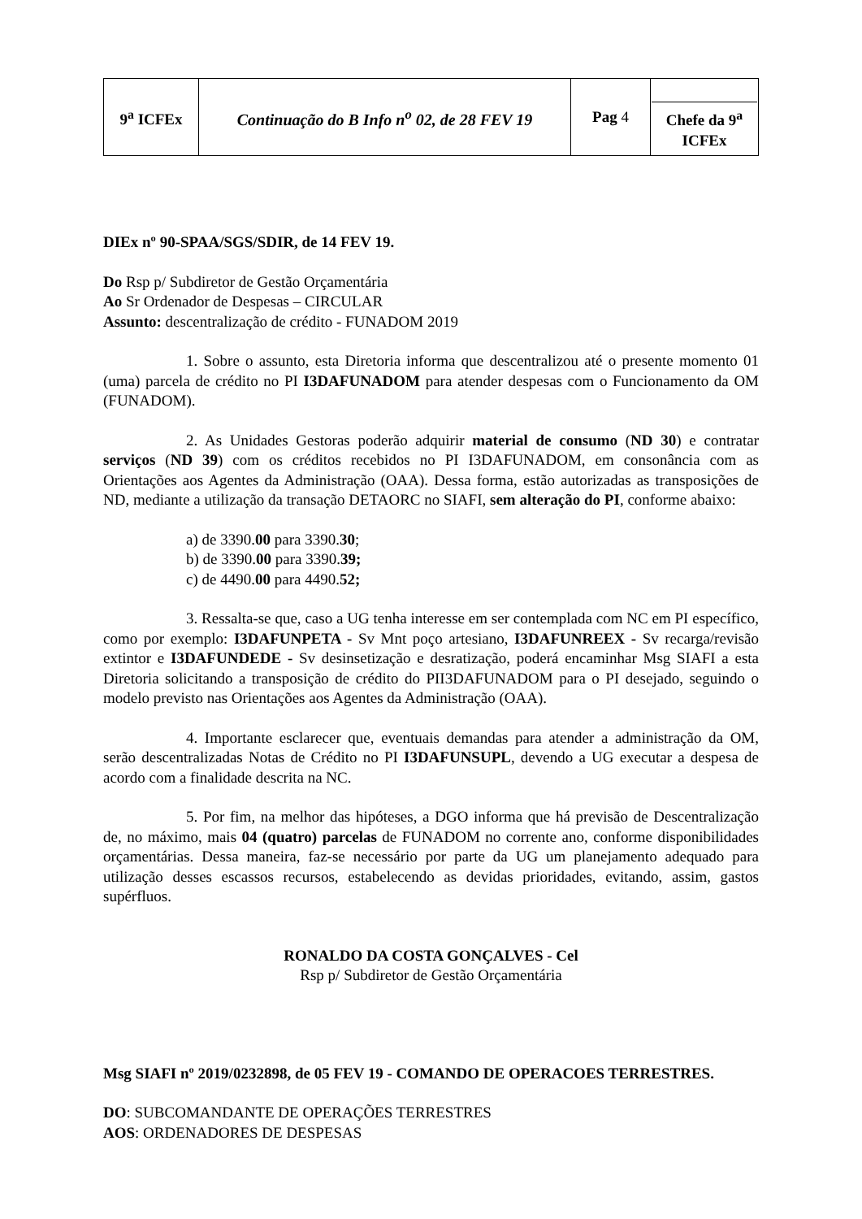| 9<sup>a</sup> ICFEx | Continuação do B Info n<sup>o</sup> 02, de 28 FEV 19 | Pag 4 | Chefe da 9<sup>a</sup> ICFEx |
DIEx nº 90-SPAA/SGS/SDIR, de 14 FEV 19.
Do Rsp p/ Subdiretor de Gestão Orçamentária
Ao Sr Ordenador de Despesas – CIRCULAR
Assunto: descentralização de crédito - FUNADOM 2019
1. Sobre o assunto, esta Diretoria informa que descentralizou até o presente momento 01 (uma) parcela de crédito no PI I3DAFUNADOM para atender despesas com o Funcionamento da OM (FUNADOM).
2. As Unidades Gestoras poderão adquirir material de consumo (ND 30) e contratar serviços (ND 39) com os créditos recebidos no PI I3DAFUNADOM, em consonância com as Orientações aos Agentes da Administração (OAA). Dessa forma, estão autorizadas as transposições de ND, mediante a utilização da transação DETAORC no SIAFI, sem alteração do PI, conforme abaixo:
a) de 3390.00 para 3390.30;
b) de 3390.00 para 3390.39;
c) de 4490.00 para 4490.52;
3. Ressalta-se que, caso a UG tenha interesse em ser contemplada com NC em PI específico, como por exemplo: I3DAFUNPETA - Sv Mnt poço artesiano, I3DAFUNREEX - Sv recarga/revisão extintor e I3DAFUNDEDE - Sv desinsetização e desratização, poderá encaminhar Msg SIAFI a esta Diretoria solicitando a transposição de crédito do PII3DAFUNADOM para o PI desejado, seguindo o modelo previsto nas Orientações aos Agentes da Administração (OAA).
4. Importante esclarecer que, eventuais demandas para atender a administração da OM, serão descentralizadas Notas de Crédito no PI I3DAFUNSUPL, devendo a UG executar a despesa de acordo com a finalidade descrita na NC.
5. Por fim, na melhor das hipóteses, a DGO informa que há previsão de Descentralização de, no máximo, mais 04 (quatro) parcelas de FUNADOM no corrente ano, conforme disponibilidades orçamentárias. Dessa maneira, faz-se necessário por parte da UG um planejamento adequado para utilização desses escassos recursos, estabelecendo as devidas prioridades, evitando, assim, gastos supérfluos.
RONALDO DA COSTA GONÇALVES - Cel
Rsp p/ Subdiretor de Gestão Orçamentária
Msg SIAFI nº 2019/0232898, de 05 FEV 19 - COMANDO DE OPERACOES TERRESTRES.
DO: SUBCOMANDANTE DE OPERAÇÕES TERRESTRES
AOS: ORDENADORES DE DESPESAS